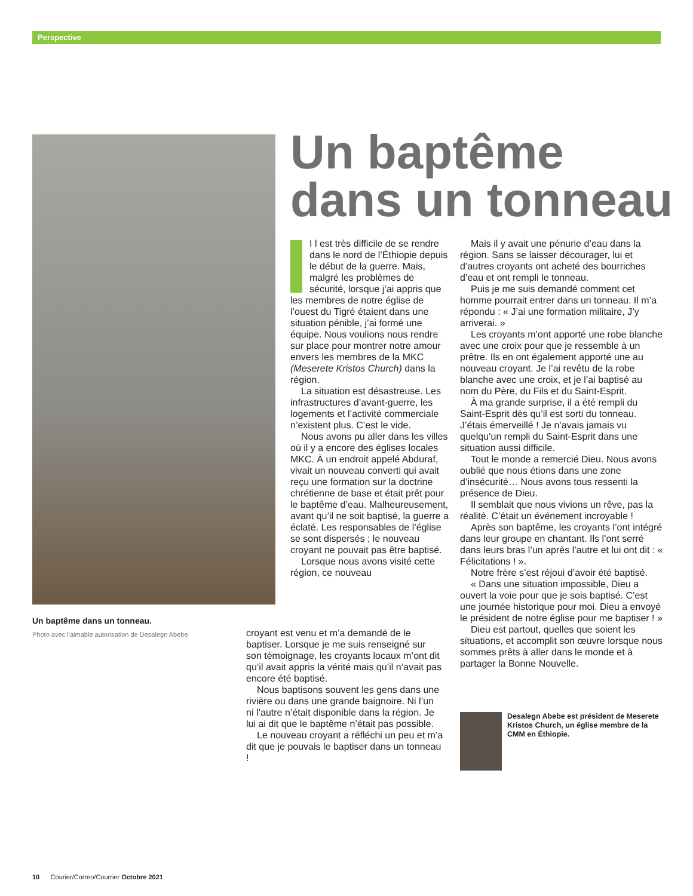Perspective
Un baptême dans un tonneau.
Photo avec l’aimable autorisation de Desalegn Abebe
Un baptême
dans un tonneau
I l est très difficile de se rendre dans le nord de l’Éthiopie depuis le début de la guerre. Mais, malgré les problèmes de sécurité, lorsque j’ai appris que les membres de notre église de l’ouest du Tigré étaient dans une situation pénible, j’ai formé une équipe. Nous voulions nous rendre sur place pour montrer notre amour envers les membres de la MKC (Meserete Kristos Church) dans la région.
La situation est désastreuse. Les infrastructures d’avant-guerre, les logements et l’activité commerciale n’existent plus. C’est le vide.
Nous avons pu aller dans les villes où il y a encore des églises locales MKC. À un endroit appelé Abduraf, vivait un nouveau converti qui avait reçu une formation sur la doctrine chrétienne de base et était prêt pour le baptême d’eau. Malheureusement, avant qu’il ne soit baptisé, la guerre a éclaté. Les responsables de l’église se sont dispersés ; le nouveau croyant ne pouvait pas être baptisé.
Lorsque nous avons visité cette région, ce nouveau
croyant est venu et m’a demandé de le baptiser. Lorsque je me suis renseigné sur son témoignage, les croyants locaux m’ont dit qu’il avait appris la vérité mais qu’il n’avait pas encore été baptisé.
Nous baptisons souvent les gens dans une rivière ou dans une grande baignoire. Ni l’un ni l’autre n’était disponible dans la région. Je lui ai dit que le baptême n’était pas possible.
Le nouveau croyant a réfléchi un peu et m’a dit que je pouvais le baptiser dans un tonneau !
Mais il y avait une pénurie d’eau dans la région. Sans se laisser décourager, lui et d’autres croyants ont acheté des bourriches d’eau et ont rempli le tonneau.
Puis je me suis demandé comment cet homme pourrait entrer dans un tonneau. Il m’a répondu : « J’ai une formation militaire, J’y arriverai. »
Les croyants m’ont apporté une robe blanche avec une croix pour que je ressemble à un prêtre. Ils en ont également apporté une au nouveau croyant. Je l’ai revêtu de la robe blanche avec une croix, et je l’ai baptisé au nom du Père, du Fils et du Saint-Esprit.
À ma grande surprise, il a été rempli du Saint-Esprit dès qu’il est sorti du tonneau. J’étais émerveillé ! Je n’avais jamais vu quelqu’un rempli du Saint-Esprit dans une situation aussi difficile.
Tout le monde a remercié Dieu. Nous avons oublié que nous étions dans une zone d’insécurité… Nous avons tous ressenti la présence de Dieu.
Il semblait que nous vivions un rêve, pas la réalité. C’était un événement incroyable !
Après son baptême, les croyants l’ont intégré dans leur groupe en chantant. Ils l’ont serré dans leurs bras l’un après l’autre et lui ont dit : « Félicitations ! ».
Notre frère s’est réjoui d’avoir été baptisé.
« Dans une situation impossible, Dieu a ouvert la voie pour que je sois baptisé. C’est une journée historique pour moi. Dieu a envoyé le président de notre église pour me baptiser ! »
Dieu est partout, quelles que soient les situations, et accomplit son œuvre lorsque nous sommes prêts à aller dans le monde et à partager la Bonne Nouvelle.
Desalegn Abebe est président de Meserete Kristos Church, un église membre de la CMM en Éthiopie.
10 Courier/Correo/Courrier Octobre 2021